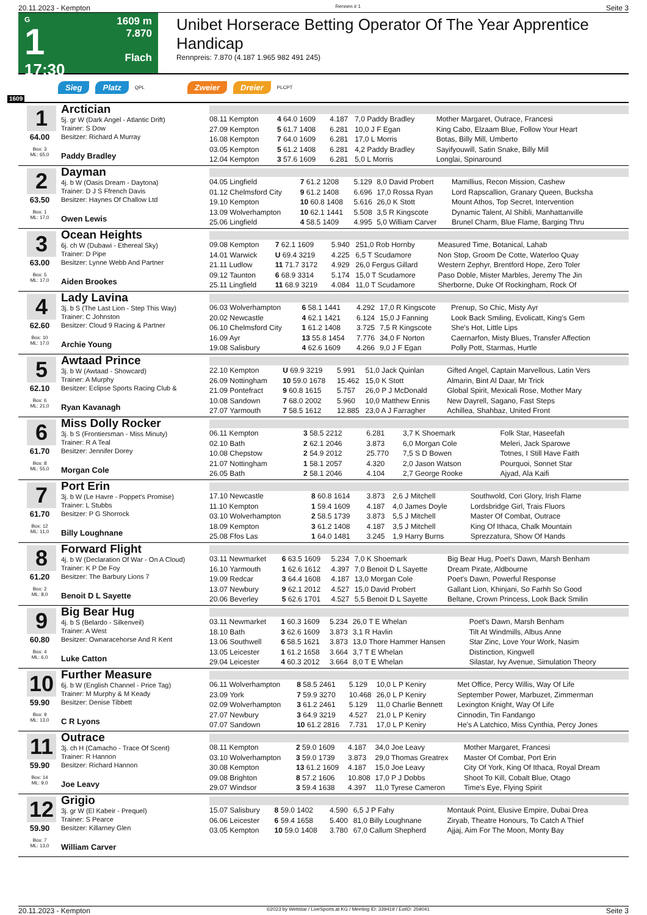20.11.2023 - Kempton Rennen # 1 Seite 3
G
1
17:30
1609 m
7.870
Flach
Unibet Horserace Betting Operator Of The Year Apprentice Handicap
Rennpreis: 7.870 (4.187 1.965 982 491 245)
Sieg Platz QPL Zweier Dreier PLCPT
1609
1
64.00
Box: 3
ML: 65,0
Arctician
5j. gr W (Dark Angel - Atlantic Drift)
Trainer: S Dow
Besitzer: Richard A Murray
Paddy Bradley
| 08.11 Kempton | 4 64.0 1609 | 4.187 | 7,0 Paddy Bradley | Mother Margaret, Outrace, Francesi |
| 27.09 Kempton | 5 61.7 1408 | 6.281 | 10,0 J F Egan | King Cabo, Elzaam Blue, Follow Your Heart |
| 16.08 Kempton | 7 64.0 1609 | 6.281 | 17,0 L Morris | Botas, Billy Mill, Umberto |
| 03.05 Kempton | 5 61.2 1408 | 6.281 | 4,2 Paddy Bradley | Sayifyouwill, Satin Snake, Billy Mill |
| 12.04 Kempton | 3 57.6 1609 | 6.281 | 5,0 L Morris | Longlai, Spinaround |
2
63.50
Box: 1
ML: 17,0
Dayman
4j. b W (Oasis Dream - Daytona)
Trainer: D J S Ffrench Davis
Besitzer: Haynes Of Challow Ltd
Owen Lewis
| 04.05 Lingfield | 7 61.2 1208 | 5.129 | 8,0 David Probert | Mamillius, Recon Mission, Cashew |
| 01.12 Chelmsford City | 9 61.2 1408 | 6.696 | 17,0 Rossa Ryan | Lord Rapscallion, Granary Queen, Bucksha |
| 19.10 Kempton | 10 60.8 1408 | 5.616 | 26,0 K Stott | Mount Athos, Top Secret, Intervention |
| 13.09 Wolverhampton | 10 62.1 1441 | 5.508 | 3,5 R Kingscote | Dynamic Talent, Al Shibli, Manhattanville |
| 25.06 Lingfield | 4 58.5 1409 | 4.995 | 5,0 William Carver | Brunel Charm, Blue Flame, Barging Thru |
3
63.00
Box: 5
ML: 17,0
Ocean Heights
6j. ch W (Dubawi - Ethereal Sky)
Trainer: D Pipe
Besitzer: Lynne Webb And Partner
Aiden Brookes
| 09.08 Kempton | 7 62.1 1609 | 5.940 | 251,0 Rob Hornby | Measured Time, Botanical, Lahab |
| 14.01 Warwick | U 69.4 3219 | 4.225 | 6,5 T Scudamore | Non Stop, Groom De Cotte, Waterloo Quay |
| 21.11 Ludlow | 11 71.7 3172 | 4.929 | 26,0 Fergus Gillard | Western Zephyr, Brentford Hope, Zero Toler |
| 09.12 Taunton | 6 68.9 3314 | 5.174 | 15,0 T Scudamore | Paso Doble, Mister Marbles, Jeremy The Jin |
| 25.11 Lingfield | 11 68.9 3219 | 4.084 | 11,0 T Scudamore | Sherborne, Duke Of Rockingham, Rock Of |
4
62.60
Box: 10
ML: 17,0
Lady Lavina
3j. b S (The Last Lion - Step This Way)
Trainer: C Johnston
Besitzer: Cloud 9 Racing & Partner
Archie Young
| 06.03 Wolverhampton | 6 58.1 1441 | 4.292 | 17,0 R Kingscote | Prenup, So Chic, Misty Ayr |
| 20.02 Newcastle | 4 62.1 1421 | 6.124 | 15,0 J Fanning | Look Back Smiling, Evolicatt, King's Gem |
| 06.10 Chelmsford City | 1 61.2 1408 | 3.725 | 7,5 R Kingscote | She's Hot, Little Lips |
| 16.09 Ayr | 13 55.8 1454 | 7.776 | 34,0 F Norton | Caernarfon, Misty Blues, Transfer Affection |
| 19.08 Salisbury | 4 62.6 1609 | 4.266 | 9,0 J F Egan | Polly Pott, Starmas, Hurtle |
5
62.10
Box: 6
ML: 21,0
Awtaad Prince
3j. b W (Awtaad - Showcard)
Trainer: A Murphy
Besitzer: Eclipse Sports Racing Club &
Ryan Kavanagh
| 22.10 Kempton | U 69.9 3219 | 5.991 | 51,0 Jack Quinlan | Gifted Angel, Captain Marvellous, Latin Vers |
| 26.09 Nottingham | 10 59.0 1678 | 15.462 | 15,0 K Stott | Almarin, Bint Al Daar, Mr Trick |
| 21.09 Pontefract | 9 60.8 1615 | 5.757 | 26,0 P J McDonald | Global Spirit, Mexicali Rose, Mother Mary |
| 10.08 Sandown | 7 68.0 2002 | 5.960 | 10,0 Matthew Ennis | New Dayrell, Sagano, Fast Steps |
| 27.07 Yarmouth | 7 58.5 1612 | 12.885 | 23,0 A J Farragher | Achillea, Shahbaz, United Front |
6
61.70
Box: 8
ML: 55,0
Miss Dolly Rocker
3j. b S (Frontiersman - Miss Minuty)
Trainer: R A Teal
Besitzer: Jennifer Dorey
Morgan Cole
| 06.11 Kempton | 3 58.5 2212 | 6.281 | 3,7 K Shoemark | Folk Star, Haseefah |
| 02.10 Bath | 2 62.1 2046 | 3.873 | 6,0 Morgan Cole | Meleri, Jack Sparowe |
| 10.08 Chepstow | 2 54.9 2012 | 25.770 | 7,5 S D Bowen | Totnes, I Still Have Faith |
| 21.07 Nottingham | 1 58.1 2057 | 4.320 | 2,0 Jason Watson | Pourquoi, Sonnet Star |
| 26.05 Bath | 2 58.1 2046 | 4.104 | 2,7 George Rooke | Ajyad, Ala Kaifi |
7
61.70
Box: 12
ML: 11,0
Port Erin
3j. b W (Le Havre - Poppet's Promise)
Trainer: L Stubbs
Besitzer: P G Shorrock
Billy Loughnane
| 17.10 Newcastle | 8 60.8 1614 | 3.873 | 2,6 J Mitchell | Southwold, Cori Glory, Irish Flame |
| 11.10 Kempton | 1 59.4 1609 | 4.187 | 4,0 James Doyle | Lordsbridge Girl, Trais Fluors |
| 03.10 Wolverhampton | 2 58.5 1739 | 3.873 | 5,5 J Mitchell | Master Of Combat, Outrace |
| 18.09 Kempton | 3 61.2 1408 | 4.187 | 3,5 J Mitchell | King Of Ithaca, Chalk Mountain |
| 25.08 Ffos Las | 1 64.0 1481 | 3.245 | 1,9 Harry Burns | Sprezzatura, Show Of Hands |
8
61.20
Box: 2
ML: 8,0
Forward Flight
4j. b W (Declaration Of War - On A Cloud)
Trainer: K P De Foy
Besitzer: The Barbury Lions 7
Benoit D L Sayette
| 03.11 Newmarket | 6 63.5 1609 | 5.234 | 7,0 K Shoemark | Big Bear Hug, Poet's Dawn, Marsh Benham |
| 16.10 Yarmouth | 1 62.6 1612 | 4.397 | 7,0 Benoit D L Sayette | Dream Pirate, Aldbourne |
| 19.09 Redcar | 3 64.4 1608 | 4.187 | 13,0 Morgan Cole | Poet's Dawn, Powerful Response |
| 13.07 Newbury | 9 62.1 2012 | 4.527 | 15,0 David Probert | Gallant Lion, Khinjani, So Farhh So Good |
| 20.06 Beverley | 5 62.6 1701 | 4.527 | 5,5 Benoit D L Sayette | Beltane, Crown Princess, Look Back Smilin |
9
60.80
Box: 4
ML: 6,0
Big Bear Hug
4j. b S (Belardo - Silkenveil)
Trainer: A West
Besitzer: Ownaracehorse And R Kent
Luke Catton
| 03.11 Newmarket | 1 60.3 1609 | 5.234 | 26,0 T E Whelan | Poet's Dawn, Marsh Benham |
| 18.10 Bath | 3 62.6 1609 | 3.873 | 3,1 R Havlin | Tilt At Windmills, Albus Anne |
| 13.06 Southwell | 6 58.5 1621 | 3.873 | 13,0 Thore Hammer Hansen | Star Zinc, Love Your Work, Nasim |
| 13.05 Leicester | 1 61.2 1658 | 3.664 | 3,7 T E Whelan | Distinction, Kingwell |
| 29.04 Leicester | 4 60.3 2012 | 3.664 | 8,0 T E Whelan | Silastar, Ivy Avenue, Simulation Theory |
10
59.90
Box: 9
ML: 13,0
Further Measure
6j. b W (English Channel - Price Tag)
Trainer: M Murphy & M Keady
Besitzer: Denise Tibbett
C R Lyons
| 06.11 Wolverhampton | 8 58.5 2461 | 5.129 | 10,0 L P Keniry | Met Office, Percy Willis, Way Of Life |
| 23.09 York | 7 59.9 3270 | 10.468 | 26,0 L P Keniry | September Power, Marbuzet, Zimmerman |
| 02.09 Wolverhampton | 3 61.2 2461 | 5.129 | 11,0 Charlie Bennett | Lexington Knight, Way Of Life |
| 27.07 Newbury | 3 64.9 3219 | 4.527 | 21,0 L P Keniry | Cinnodin, Tin Fandango |
| 07.07 Sandown | 10 61.2 2816 | 7.731 | 17,0 L P Keniry | He's A Latchico, Miss Cynthia, Percy Jones |
11
59.90
Box: 14
ML: 9,0
Outrace
3j. ch H (Camacho - Trace Of Scent)
Trainer: R Hannon
Besitzer: Richard Hannon
Joe Leavy
| 08.11 Kempton | 2 59.0 1609 | 4.187 | 34,0 Joe Leavy | Mother Margaret, Francesi |
| 03.10 Wolverhampton | 3 59.0 1739 | 3.873 | 29,0 Thomas Greatrex | Master Of Combat, Port Erin |
| 30.08 Kempton | 13 61.2 1609 | 4.187 | 15,0 Joe Leavy | City Of York, King Of Ithaca, Royal Dream |
| 09.08 Brighton | 8 57.2 1606 | 10.808 | 17,0 P J Dobbs | Shoot To Kill, Cobalt Blue, Otago |
| 29.07 Windsor | 3 59.4 1638 | 4.397 | 11,0 Tyrese Cameron | Time's Eye, Flying Spirit |
12
59.90
Box: 7
ML: 13,0
Grigio
3j. gr W (El Kabeir - Prequel)
Trainer: S Pearce
Besitzer: Killarney Glen
William Carver
| 15.07 Salisbury | 8 59.0 1402 | 4.590 | 6,5 J P Fahy | Montauk Point, Elusive Empire, Dubai Drea |
| 06.06 Leicester | 6 59.4 1658 | 5.400 | 81,0 Billy Loughnane | Ziryab, Theatre Honours, To Catch A Thief |
| 03.05 Kempton | 10 59.0 1408 | 3.780 | 67,0 Callum Shepherd | Ajjaj, Aim For The Moon, Monty Bay |
20.11.2023 - Kempton ©2023 by Wettstar / LiveSports.at KG / Meeting ID: 339419 / ExtID: 259041 Seite 3